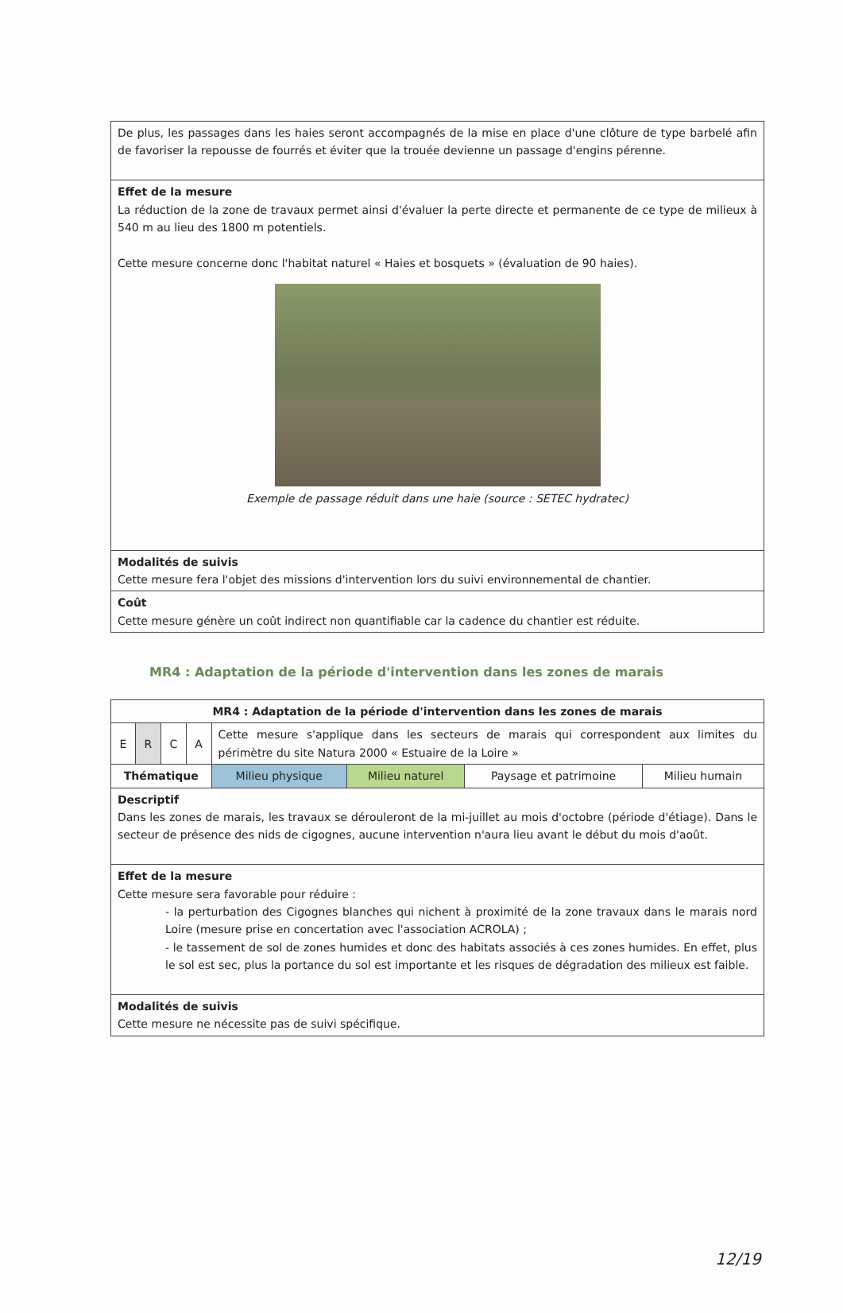| De plus, les passages dans les haies seront accompagnés de la mise en place d'une clôture de type barbelé afin de favoriser la repousse de fourrés et éviter que la trouée devienne un passage d'engins pérenne. |
| Effet de la mesure La réduction de la zone de travaux permet ainsi d'évaluer la perte directe et permanente de ce type de milieux à 540 m au lieu des 1800 m potentiels. Cette mesure concerne donc l'habitat naturel « Haies et bosquets » (évaluation de 90 haies). Exemple de passage réduit dans une haie (source : SETEC hydratec) |
| Modalités de suivis Cette mesure fera l'objet des missions d'intervention lors du suivi environnemental de chantier. |
| Coût Cette mesure génère un coût indirect non quantifiable car la cadence du chantier est réduite. |
MR4 : Adaptation de la période d'intervention dans les zones de marais
| MR4 : Adaptation de la période d'intervention dans les zones de marais | | | | | | | |
| E | R | C | A | Cette mesure s'applique dans les secteurs de marais qui correspondent aux limites du périmètre du site Natura 2000 « Estuaire de la Loire » | | | |
| Thématique | | | | Milieu physique | Milieu naturel | Paysage et patrimoine | Milieu humain |
| Descriptif Dans les zones de marais, les travaux se dérouleront de la mi-juillet au mois d'octobre (période d'étiage). Dans le secteur de présence des nids de cigognes, aucune intervention n'aura lieu avant le début du mois d'août. | | | | | | | |
| Effet de la mesure Cette mesure sera favorable pour réduire : - la perturbation des Cigognes blanches qui nichent à proximité de la zone travaux dans le marais nord Loire (mesure prise en concertation avec l'association ACROLA) ; - le tassement de sol de zones humides et donc des habitats associés à ces zones humides. En effet, plus le sol est sec, plus la portance du sol est importante et les risques de dégradation des milieux est faible. | | | | | | | |
| Modalités de suivis Cette mesure ne nécessite pas de suivi spécifique. | | | | | | | |
12/19